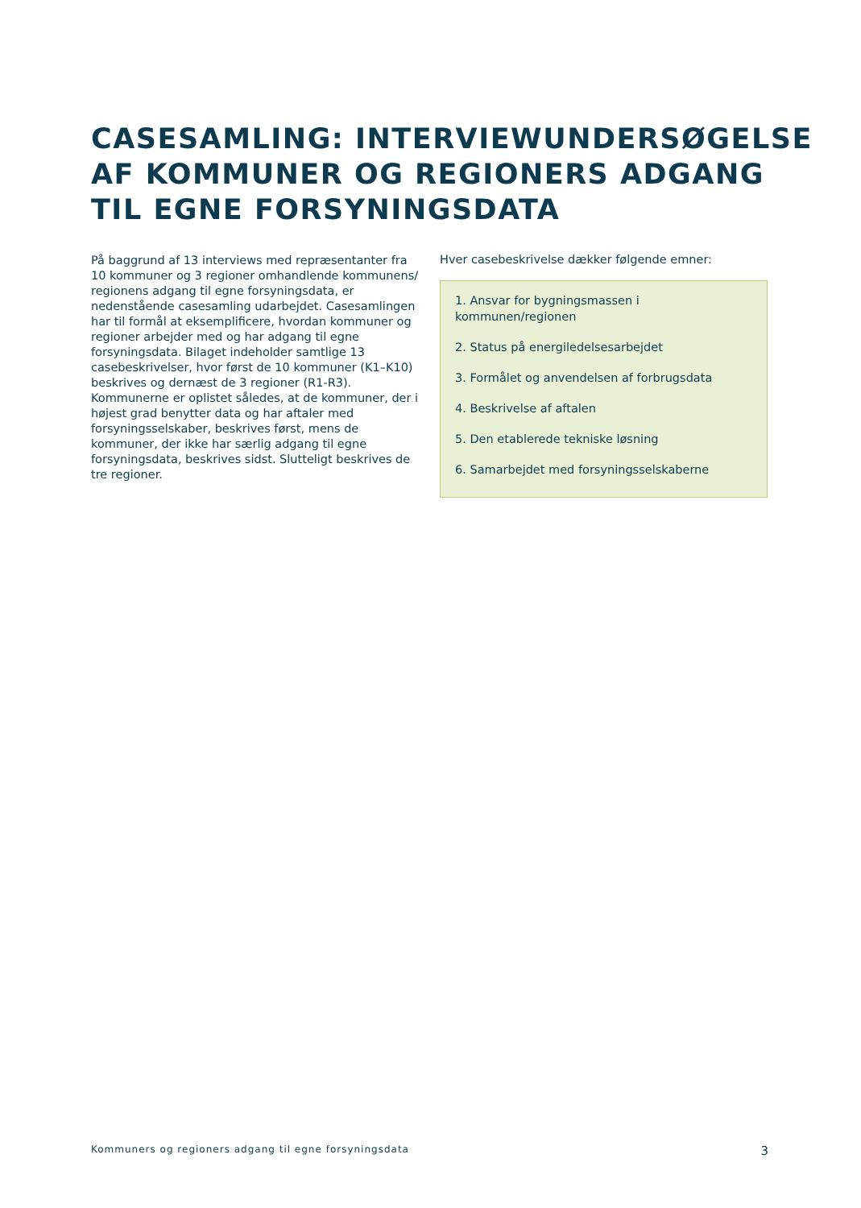CASESAMLING: INTERVIEWUNDERSØGELSE AF KOMMUNER OG REGIONERS ADGANG TIL EGNE FORSYNINGSDATA
På baggrund af 13 interviews med repræsentanter fra 10 kommuner og 3 regioner omhandlende kommunens/ regionens adgang til egne forsyningsdata, er nedenstående casesamling udarbejdet. Casesamlingen har til formål at eksemplificere, hvordan kommuner og regioner arbejder med og har adgang til egne forsyningsdata. Bilaget indeholder samtlige 13 casebeskrivelser, hvor først de 10 kommuner (K1–K10) beskrives og dernæst de 3 regioner (R1-R3). Kommunerne er oplistet således, at de kommuner, der i højest grad benytter data og har aftaler med forsyningsselskaber, beskrives først, mens de kommuner, der ikke har særlig adgang til egne forsyningsdata, beskrives sidst. Slutteligt beskrives de tre regioner.
Hver casebeskrivelse dækker følgende emner:
1. Ansvar for bygningsmassen i kommunen/regionen
2. Status på energiledelsesarbejdet
3. Formålet og anvendelsen af forbrugsdata
4. Beskrivelse af aftalen
5. Den etablerede tekniske løsning
6. Samarbejdet med forsyningsselskaberne
Kommuners og regioners adgang til egne forsyningsdata 3